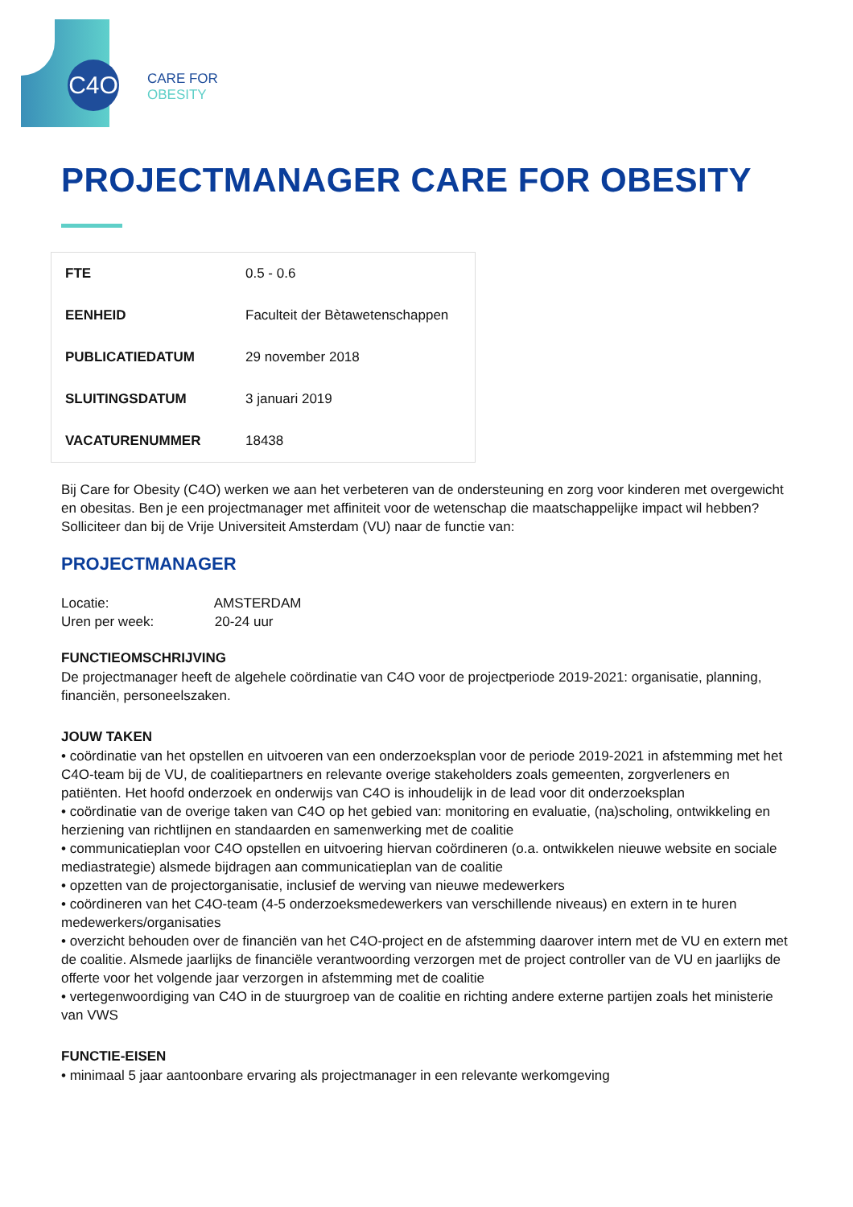C4O
CARE FOR
OBESITY
PROJECTMANAGER CARE FOR OBESITY
| FTE | 0.5 - 0.6 |
| EENHEID | Faculteit der Bètawetenschappen |
| PUBLICATIEDATUM | 29 november 2018 |
| SLUITINGSDATUM | 3 januari 2019 |
| VACATURENUMMER | 18438 |
Bij Care for Obesity (C4O) werken we aan het verbeteren van de ondersteuning en zorg voor kinderen met overgewicht en obesitas. Ben je een projectmanager met affiniteit voor de wetenschap die maatschappelijke impact wil hebben? Solliciteer dan bij de Vrije Universiteit Amsterdam (VU) naar de functie van:
PROJECTMANAGER
Locatie: AMSTERDAM
Uren per week: 20-24 uur
FUNCTIEOMSCHRIJVING
De projectmanager heeft de algehele coördinatie van C4O voor de projectperiode 2019-2021: organisatie, planning, financiën, personeelszaken.
JOUW TAKEN
• coördinatie van het opstellen en uitvoeren van een onderzoeksplan voor de periode 2019-2021 in afstemming met het C4O-team bij de VU, de coalitiepartners en relevante overige stakeholders zoals gemeenten, zorgverleners en patiënten. Het hoofd onderzoek en onderwijs van C4O is inhoudelijk in de lead voor dit onderzoeksplan
• coördinatie van de overige taken van C4O op het gebied van: monitoring en evaluatie, (na)scholing, ontwikkeling en herziening van richtlijnen en standaarden en samenwerking met de coalitie
• communicatieplan voor C4O opstellen en uitvoering hiervan coördineren (o.a. ontwikkelen nieuwe website en sociale mediastrategie) alsmede bijdragen aan communicatieplan van de coalitie
• opzetten van de projectorganisatie, inclusief de werving van nieuwe medewerkers
• coördineren van het C4O-team (4-5 onderzoeksmedewerkers van verschillende niveaus) en extern in te huren medewerkers/organisaties
• overzicht behouden over de financiën van het C4O-project en de afstemming daarover intern met de VU en extern met de coalitie. Alsmede jaarlijks de financiële verantwoording verzorgen met de project controller van de VU en jaarlijks de offerte voor het volgende jaar verzorgen in afstemming met de coalitie
• vertegenwoordiging van C4O in de stuurgroep van de coalitie en richting andere externe partijen zoals het ministerie van VWS
FUNCTIE-EISEN
• minimaal 5 jaar aantoonbare ervaring als projectmanager in een relevante werkomgeving